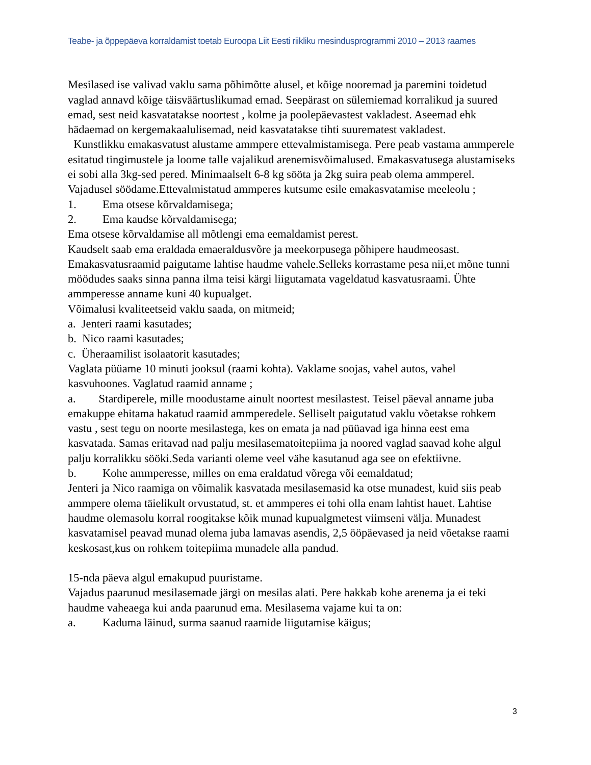Teabe- ja õppepäeva korraldamist toetab Euroopa Liit Eesti riikliku mesindusprogrammi 2010 – 2013 raames
Mesilased ise valivad vaklu sama põhimõtte alusel, et kõige nooremad ja paremini toidetud vaglad annavd kõige täisväärtuslikumad emad. Seepärast on sülemiemad korralikud ja suured emad, sest neid kasvatatakse noortest , kolme ja poolepäevastest vakladest. Aseemad ehk hädaemad on kergemakaalulisemad, neid kasvatatakse tihti suurematest vakladest.
Kunstlikku emakasvatust alustame ammpere ettevalmistamisega. Pere peab vastama ammperele esitatud tingimustele ja loome talle vajalikud arenemisvõimalused. Emakasvatusega alustamiseks ei sobi alla 3kg-sed pered. Minimaalselt 6-8 kg sööta ja 2kg suira peab olema ammperel. Vajadusel söödame.Ettevalmistatud ammperes kutsume esile emakasvatamise meeleolu ;
1. Ema otsese kõrvaldamisega;
2. Ema kaudse kõrvaldamisega;
Ema otsese kõrvaldamise all mõtlengi ema eemaldamist perest.
Kaudselt saab ema eraldada emaeraldusvõre ja meekorpusega põhipere haudmeosast. Emakasvatusraamid paigutame lahtise haudme vahele.Selleks korrastame pesa nii,et mõne tunni möödudes saaks sinna panna ilma teisi kärgi liigutamata vageldatud kasvatusraami. Ühte ammperesse anname kuni 40 kupualget.
Võimalusi kvaliteetseid vaklu saada, on mitmeid;
a. Jenteri raami kasutades;
b. Nico raami kasutades;
c. Üheraamilist isolaatorit kasutades;
Vaglata püüame 10 minuti jooksul (raami kohta). Vaklame soojas, vahel autos, vahel kasvuhoones. Vaglatud raamid anname ;
a. Stardiperele, mille moodustame ainult noortest mesilastest. Teisel päeval anname juba emakuppe ehitama hakatud raamid ammperedele. Selliselt paigutatud vaklu võetakse rohkem vastu , sest tegu on noorte mesilastega, kes on emata ja nad püüavad iga hinna eest ema kasvatada. Samas eritavad nad palju mesilasematoitepiima ja noored vaglad saavad kohe algul palju korralikku sööki.Seda varianti oleme veel vähe kasutanud aga see on efektiivne.
b. Kohe ammperesse, milles on ema eraldatud võrega või eemaldatud;
Jenteri ja Nico raamiga on võimalik kasvatada mesilasemasid ka otse munadest, kuid siis peab ammpere olema täielikult orvustatud, st. et ammperes ei tohi olla enam lahtist hauet. Lahtise haudme olemasolu korral roogitakse kõik munad kupualgmetest viimseni välja. Munadest kasvatamisel peavad munad olema juba lamavas asendis, 2,5 ööpäevased ja neid võetakse raami keskosast,kus on rohkem toitepiima munadele alla pandud.
15-nda päeva algul emakupud puuristame.
Vajadus paarunud mesilasemade järgi on mesilas alati. Pere hakkab kohe arenema ja ei teki haudme vaheaega kui anda paarunud ema. Mesilasema vajame kui ta on:
a. Kaduma läinud, surma saanud raamide liigutamise käigus;
3